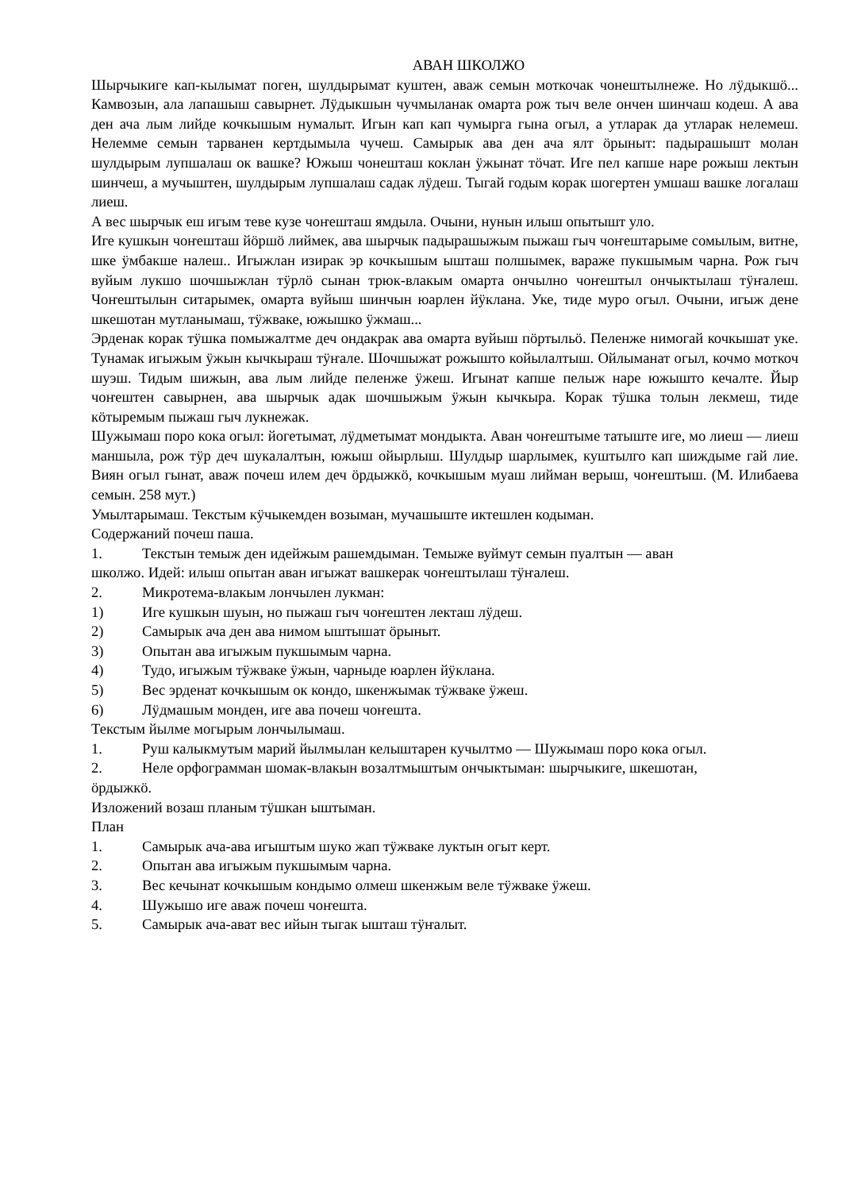АВАН ШКОЛЖО
Шырчыкиге кап-кылымат поген, шулдырымат куштен, аваж семын моткочак чонештылнеже. Но лӱдыкшӧ... Камвозын, ала лапашыш савырнет. Лӱдыкшын чучмыланак омарта рож тыч веле ончен шинчаш кодеш. А ава ден ача лым лийде кочкышым нумалыт. Игын кап кап чумырга гына огыл, а утларак да утларак нелемеш. Нелемме семын тарванен кертдымыла чучеш. Самырык ава ден ача ялт ӧрыныт: падырашышт молан шулдырым лупшалаш ок вашке? Южыш чонешташ коклан ӱжынат тӧчат. Иге пел капше наре рожыш лектын шинчеш, а мучыштен, шулдырым лупшалаш садак лӱдеш. Тыгай годым корак шогертен умшаш вашке логалаш лиеш.
А вес шырчык еш игым теве кузе чоҥешташ ямдыла. Очыни, нунын илыш опытышт уло.
Иге кушкын чоҥешташ йӧршӧ лиймек, ава шырчык падырашыжым пыжаш гыч чоҥештарыме сомылым, витне, шке ӱмбакше налеш.. Игыжлан изирак эр кочкышым ышташ полшымек, вараже пукшымым чарна. Рож гыч вуйым лукшо шочшыжлан тӱрлӧ сынан трюк-влакым омарта ончылно чоҥештыл ончыктылаш тӱҥалеш. Чоҥештылын ситарымек, омарта вуйыш шинчын юарлен йӱклана. Уке, тиде муро огыл. Очыни, игыж дене шкешотан мутланымаш, тӱжваке, южышко ӱжмаш...
Эрденак корак тӱшка помыжалтме деч ондакрак ава омарта вуйыш пӧртыльӧ. Пеленже нимогай кочкышат уке. Тунамак игыжым ӱжын кычкыраш тӱҥале. Шочшыжат рожышто койылалтыш. Ойлыманат огыл, кочмо моткоч шуэш. Тидым шижын, ава лым лийде пеленже ӱжеш. Игынат капше пелыж наре южышто кечалте. Йыр чоҥештен савырнен, ава шырчык адак шочшыжым ӱжын кычкыра. Корак тӱшка толын лекмеш, тиде кӧтыремым пыжаш гыч лукнежак.
Шужымаш поро кока огыл: йогетымат, лӱдметымат мондыкта. Аван чоҥештыме татыште иге, мо лиеш — лиеш маншыла, рож тӱр деч шукалалтын, южыш ойырлыш. Шулдыр шарлымек, куштылго кап шиждыме гай лие. Виян огыл гынат, аваж почеш илем деч ӧрдыжкӧ, кочкышым муаш лийман верыш, чоҥештыш. (М. Илибаева семын. 258 мут.)
Умылтарымаш. Текстым кӱчыкемден возыман, мучашыште иктешлен кодыман.
Содержаний почеш паша.
1. Текстын темыж ден идейжым рашемдыман. Темыже вуймут семын пуалтын — аван
школжо. Идей: илыш опытан аван игыжат вашкерак чоҥештылаш тӱҥалеш.
2. Микротема-влакым лончылен лукман:
1) Иге кушкын шуын, но пыжаш гыч чоҥештен лекташ лӱдеш.
2) Самырык ача ден ава нимом ыштышат ӧрыныт.
3) Опытан ава игыжым пукшымым чарна.
4) Тудо, игыжым тӱжваке ӱжын, чарныде юарлен йӱклана.
5) Вес эрденат кочкышым ок кондо, шкенжымак тӱжваке ӱжеш.
6) Лӱдмашым монден, иге ава почеш чоҥешта.
Текстым йылме могырым лончылымаш.
1. Руш калыкмутым марий йылмылан келыштарен кучылтмо — Шужымаш поро кока огыл.
2. Неле орфограмман шомак-влакын возалтмыштым ончыктыман: шырчыкиге, шкешотан,
ӧрдыжкӧ.
Изложений возаш планым тӱшкан ыштыман.
План
1. Самырык ача-ава игыштым шуко жап тӱжваке луктын огыт керт.
2. Опытан ава игыжым пукшымым чарна.
3. Вес кечынат кочкышым кондымо олмеш шкенжым веле тӱжваке ӱжеш.
4. Шужышо иге аваж почеш чоҥешта.
5. Самырык ача-ават вес ийын тыгак ышташ тӱҥалыт.